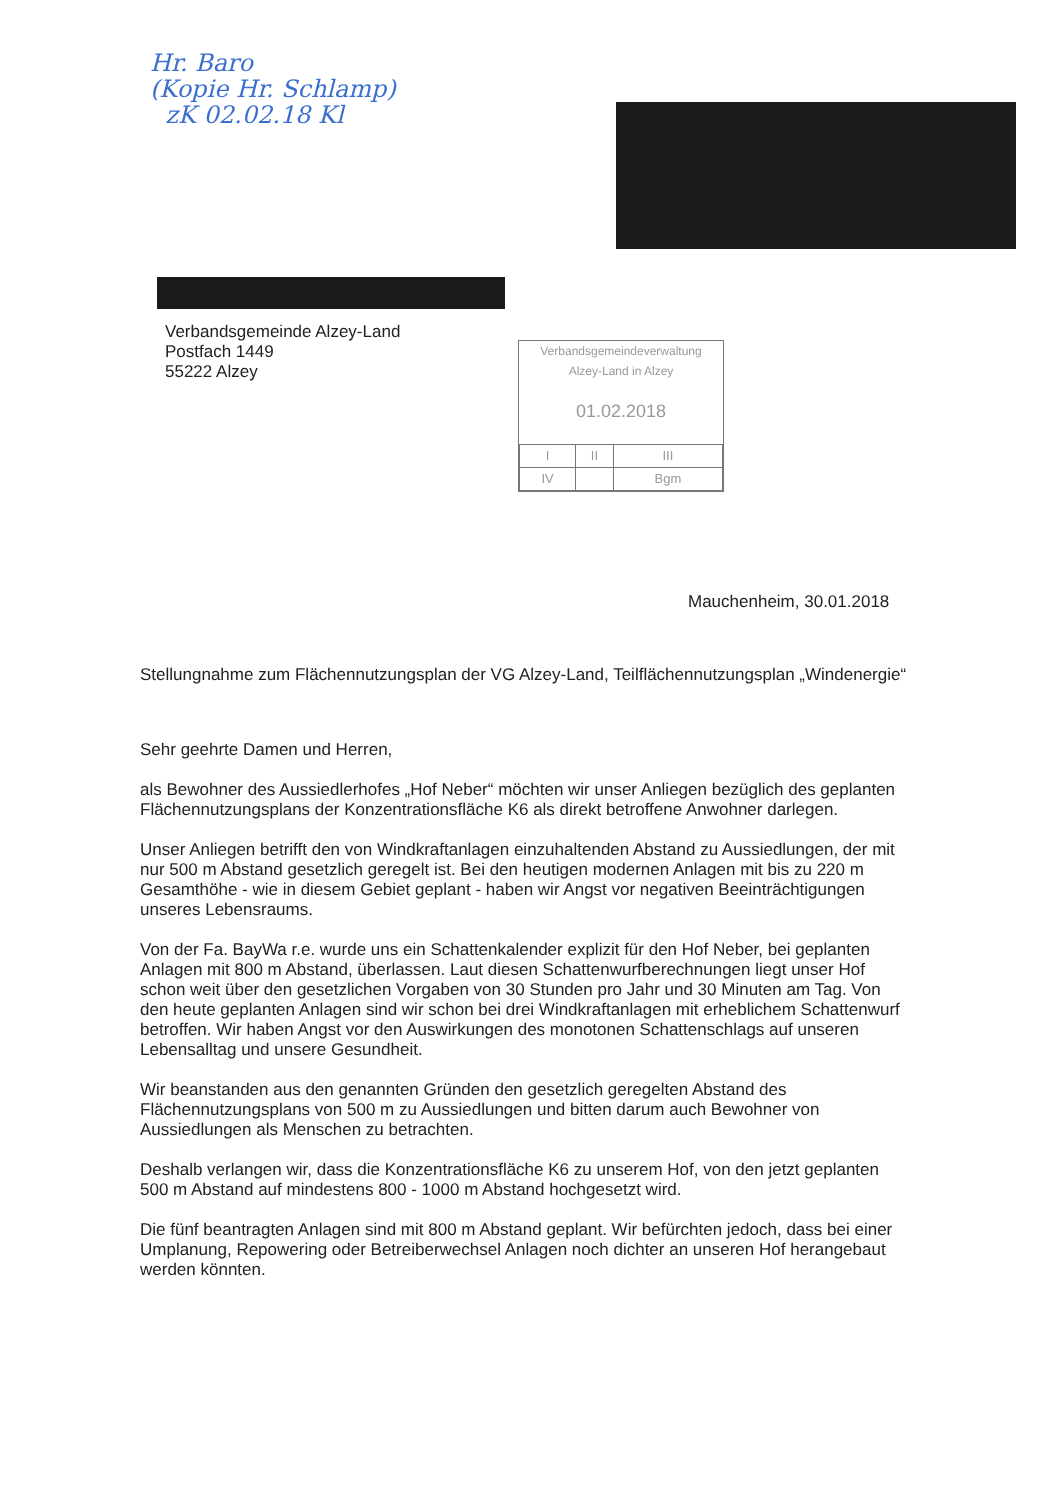Hr. Baro
(Kopie Hr. Schlamp)
zK 02.02.18 Kl
Verbandsgemeinde Alzey-Land
Postfach 1449
55222 Alzey
Verbandsgemeindeverwaltung
Alzey-Land in Alzey
01.02.2018
| I | II | III |
| IV | | Bgm |
Mauchenheim, 30.01.2018
Stellungnahme zum Flächennutzungsplan der VG Alzey-Land, Teilflächennutzungsplan „Windenergie“
Sehr geehrte Damen und Herren,
als Bewohner des Aussiedlerhofes „Hof Neber“ möchten wir unser Anliegen bezüglich des geplanten Flächennutzungsplans der Konzentrationsfläche K6 als direkt betroffene Anwohner darlegen.
Unser Anliegen betrifft den von Windkraftanlagen einzuhaltenden Abstand zu Aussiedlungen, der mit nur 500 m Abstand gesetzlich geregelt ist. Bei den heutigen modernen Anlagen mit bis zu 220 m Gesamthöhe - wie in diesem Gebiet geplant - haben wir Angst vor negativen Beeinträchtigungen unseres Lebensraums.
Von der Fa. BayWa r.e. wurde uns ein Schattenkalender explizit für den Hof Neber, bei geplanten Anlagen mit 800 m Abstand, überlassen. Laut diesen Schattenwurfberechnungen liegt unser Hof schon weit über den gesetzlichen Vorgaben von 30 Stunden pro Jahr und 30 Minuten am Tag. Von den heute geplanten Anlagen sind wir schon bei drei Windkraftanlagen mit erheblichem Schattenwurf betroffen. Wir haben Angst vor den Auswirkungen des monotonen Schattenschlags auf unseren Lebensalltag und unsere Gesundheit.
Wir beanstanden aus den genannten Gründen den gesetzlich geregelten Abstand des Flächennutzungsplans von 500 m zu Aussiedlungen und bitten darum auch Bewohner von Aussiedlungen als Menschen zu betrachten.
Deshalb verlangen wir, dass die Konzentrationsfläche K6 zu unserem Hof, von den jetzt geplanten 500 m Abstand auf mindestens 800 - 1000 m Abstand hochgesetzt wird.
Die fünf beantragten Anlagen sind mit 800 m Abstand geplant. Wir befürchten jedoch, dass bei einer Umplanung, Repowering oder Betreiberwechsel Anlagen noch dichter an unseren Hof herangebaut werden könnten.